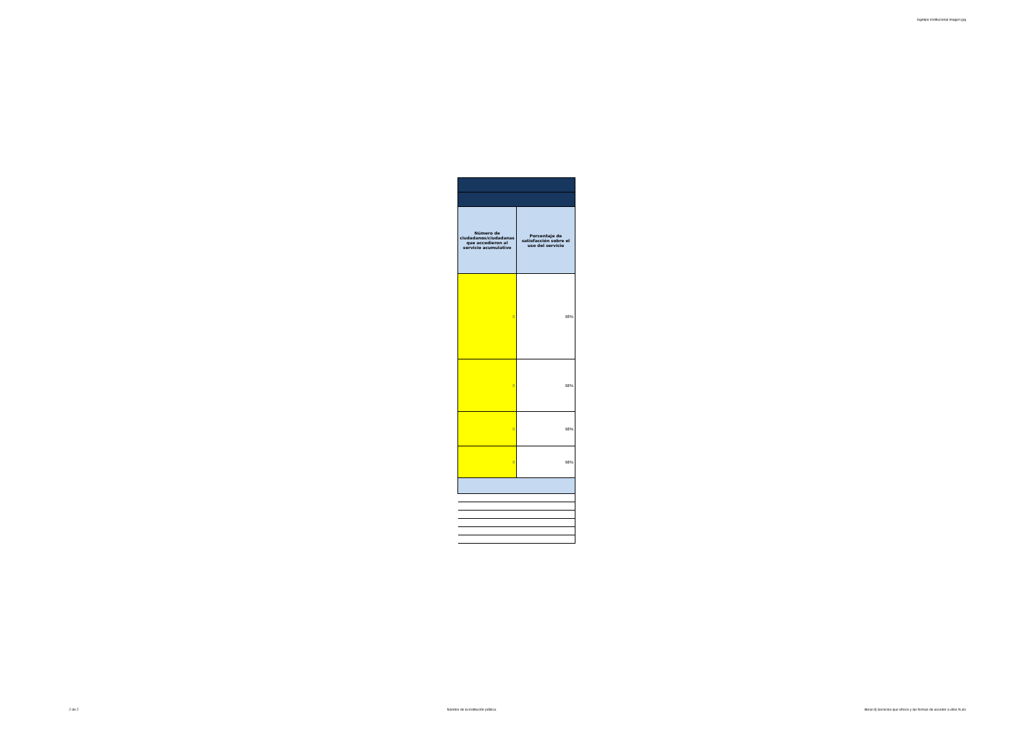logotipo institucional imagen jpg
| Número de ciudadanos/ciudadanas que accedieron al servicio acumulativo | Porcentaje de satisfacción sobre el uso del servicio |
| --- | --- |
| 0 | 98% |
| 0 | 98% |
| 0 | 98% |
| 0 | 98% |
2 de 2 Nombre de la institución pública literal d) Servicios que ofrece y las formas de acceder a ellos N.xls